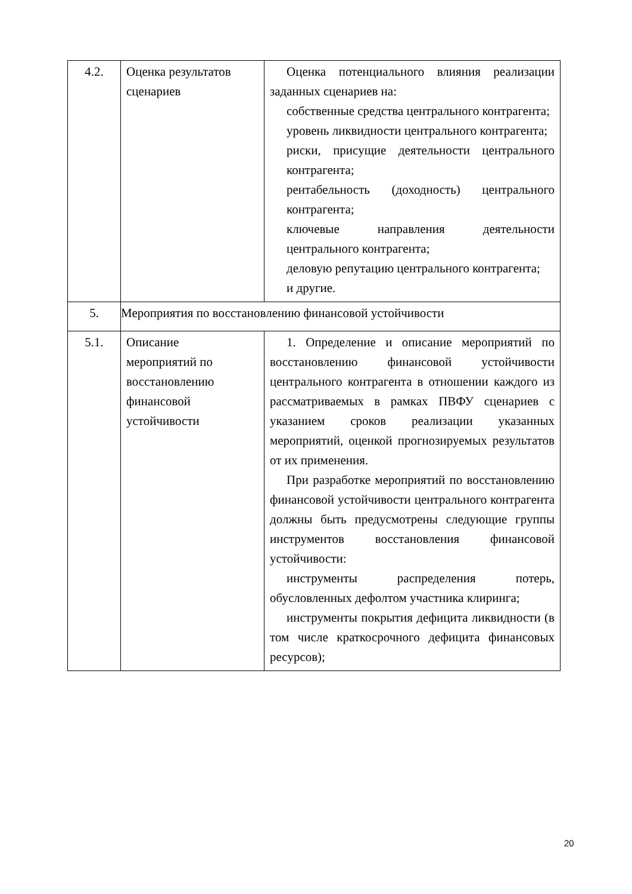| 4.2. | Оценка результатов сценариев | Оценка потенциального влияния реализации заданных сценариев на: собственные средства центрального контрагента; уровень ликвидности центрального контрагента; риски, присущие деятельности центрального контрагента; рентабельность (доходность) центрального контрагента; ключевые направления деятельности центрального контрагента; деловую репутацию центрального контрагента; и другие. |
| 5. | Мероприятия по восстановлению финансовой устойчивости | |
| 5.1. | Описание мероприятий по восстановлению финансовой устойчивости | 1. Определение и описание мероприятий по восстановлению финансовой устойчивости центрального контрагента в отношении каждого из рассматриваемых в рамках ПВФУ сценариев с указанием сроков реализации указанных мероприятий, оценкой прогнозируемых результатов от их применения. При разработке мероприятий по восстановлению финансовой устойчивости центрального контрагента должны быть предусмотрены следующие группы инструментов восстановления финансовой устойчивости: инструменты распределения потерь, обусловленных дефолтом участника клиринга; инструменты покрытия дефицита ликвидности (в том числе краткосрочного дефицита финансовых ресурсов); |
20